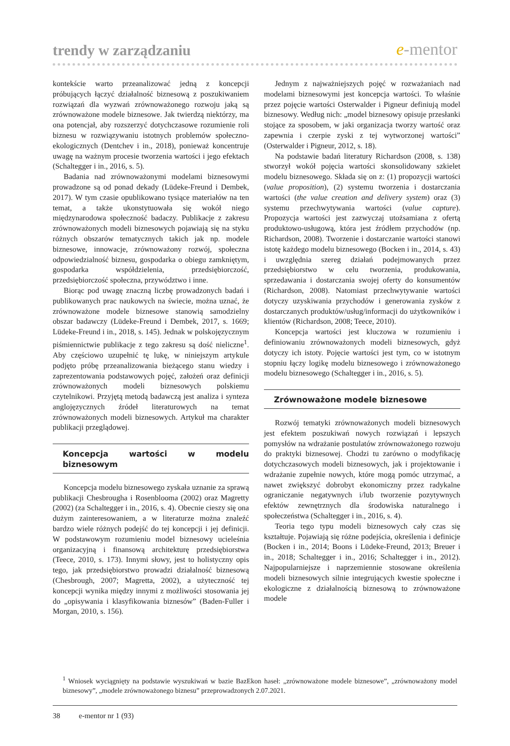trendy w zarządzaniu e-mentor
kontekście warto przeanalizować jedną z koncepcji próbujących łączyć działalność biznesową z poszukiwaniem rozwiązań dla wyzwań zrównoważonego rozwoju jaką są zrównoważone modele biznesowe. Jak twierdzą niektórzy, ma ona potencjał, aby rozszerzyć dotychczasowe rozumienie roli biznesu w rozwiązywaniu istotnych problemów społeczno-ekologicznych (Dentchev i in., 2018), ponieważ koncentruje uwagę na ważnym procesie tworzenia wartości i jego efektach (Schaltegger i in., 2016, s. 5).
Badania nad zrównoważonymi modelami biznesowymi prowadzone są od ponad dekady (Lüdeke-Freund i Dembek, 2017). W tym czasie opublikowano tysiące materiałów na ten temat, a także ukonstytuowała się wokół niego międzynarodowa społeczność badaczy. Publikacje z zakresu zrównoważonych modeli biznesowych pojawiają się na styku różnych obszarów tematycznych takich jak np. modele biznesowe, innowacje, zrównoważony rozwój, społeczna odpowiedzialność biznesu, gospodarka o obiegu zamkniętym, gospodarka współdzielenia, przedsiębiorczość, przedsiębiorczość społeczna, przywództwo i inne.
Biorąc pod uwagę znaczną liczbę prowadzonych badań i publikowanych prac naukowych na świecie, można uznać, że zrównoważone modele biznesowe stanowią samodzielny obszar badawczy (Lüdeke-Freund i Dembek, 2017, s. 1669; Lüdeke-Freund i in., 2018, s. 145). Jednak w polskojęzycznym piśmiennictwie publikacje z tego zakresu są dość nieliczne<sup>1</sup>. Aby częściowo uzupełnić tę lukę, w niniejszym artykule podjęto próbę przeanalizowania bieżącego stanu wiedzy i zaprezentowania podstawowych pojęć, założeń oraz definicji zrównoważonych modeli biznesowych polskiemu czytelnikowi. Przyjętą metodą badawczą jest analiza i synteza anglojęzycznych źródeł literaturowych na temat zrównoważonych modeli biznesowych. Artykuł ma charakter publikacji przeglądowej.
Koncepcja wartości w modelu biznesowym
Koncepcja modelu biznesowego zyskała uznanie za sprawą publikacji Chesbrougha i Rosenblooma (2002) oraz Magretty (2002) (za Schaltegger i in., 2016, s. 4). Obecnie cieszy się ona dużym zainteresowaniem, a w literaturze można znaleźć bardzo wiele różnych podejść do tej koncepcji i jej definicji. W podstawowym rozumieniu model biznesowy ucieleśnia organizacyjną i finansową architekturę przedsiębiorstwa (Teece, 2010, s. 173). Innymi słowy, jest to holistyczny opis tego, jak przedsiębiorstwo prowadzi działalność biznesową (Chesbrough, 2007; Magretta, 2002), a użyteczność tej koncepcji wynika między innymi z możliwości stosowania jej do „opisywania i klasyfikowania biznesów” (Baden-Fuller i Morgan, 2010, s. 156).
Jednym z najważniejszych pojęć w rozważaniach nad modelami biznesowymi jest koncepcja wartości. To właśnie przez pojęcie wartości Osterwalder i Pigneur definiują model biznesowy. Według nich: „model biznesowy opisuje przesłanki stojące za sposobem, w jaki organizacja tworzy wartość oraz zapewnia i czerpie zyski z tej wytworzonej wartości” (Osterwalder i Pigneur, 2012, s. 18).
Na podstawie badań literatury Richardson (2008, s. 138) stworzył wokół pojęcia wartości skonsolidowany szkielet modelu biznesowego. Składa się on z: (1) propozycji wartości (value proposition), (2) systemu tworzenia i dostarczania wartości (the value creation and delivery system) oraz (3) systemu przechwytywania wartości (value capture). Propozycja wartości jest zazwyczaj utożsamiana z ofertą produktowo-usługową, która jest źródłem przychodów (np. Richardson, 2008). Tworzenie i dostarczanie wartości stanowi istotę każdego modelu biznesowego (Bocken i in., 2014, s. 43) i uwzględnia szereg działań podejmowanych przez przedsiębiorstwo w celu tworzenia, produkowania, sprzedawania i dostarczania swojej oferty do konsumentów (Richardson, 2008). Natomiast przechwytywanie wartości dotyczy uzyskiwania przychodów i generowania zysków z dostarczanych produktów/usług/informacji do użytkowników i klientów (Richardson, 2008; Teece, 2010).
Koncepcja wartości jest kluczowa w rozumieniu i definiowaniu zrównoważonych modeli biznesowych, gdyż dotyczy ich istoty. Pojęcie wartości jest tym, co w istotnym stopniu łączy logikę modelu biznesowego i zrównoważonego modelu biznesowego (Schaltegger i in., 2016, s. 5).
Zrównoważone modele biznesowe
Rozwój tematyki zrównoważonych modeli biznesowych jest efektem poszukiwań nowych rozwiązań i lepszych pomysłów na wdrażanie postulatów zrównoważonego rozwoju do praktyki biznesowej. Chodzi tu zarówno o modyfikację dotychczasowych modeli biznesowych, jak i projektowanie i wdrażanie zupełnie nowych, które mogą pomóc utrzymać, a nawet zwiększyć dobrobyt ekonomiczny przez radykalne ograniczanie negatywnych i/lub tworzenie pozytywnych efektów zewnętrznych dla środowiska naturalnego i społeczeństwa (Schaltegger i in., 2016, s. 4).
Teoria tego typu modeli biznesowych cały czas się kształtuje. Pojawiają się różne podejścia, określenia i definicje (Bocken i in., 2014; Boons i Lüdeke-Freund, 2013; Breuer i in., 2018; Schaltegger i in., 2016; Schaltegger i in., 2012). Najpopularniejsze i naprzemiennie stosowane określenia modeli biznesowych silnie integrujących kwestie społeczne i ekologiczne z działalnością biznesową to zrównoważone modele
<sup>1</sup> Wniosek wyciągnięty na podstawie wyszukiwań w bazie BazEkon haseł: „zrównoważone modele biznesowe”, „zrównoważony model biznesowy”, „modele zrównoważonego biznesu” przeprowadzonych 2.07.2021.
38 e-mentor nr 1 (93)